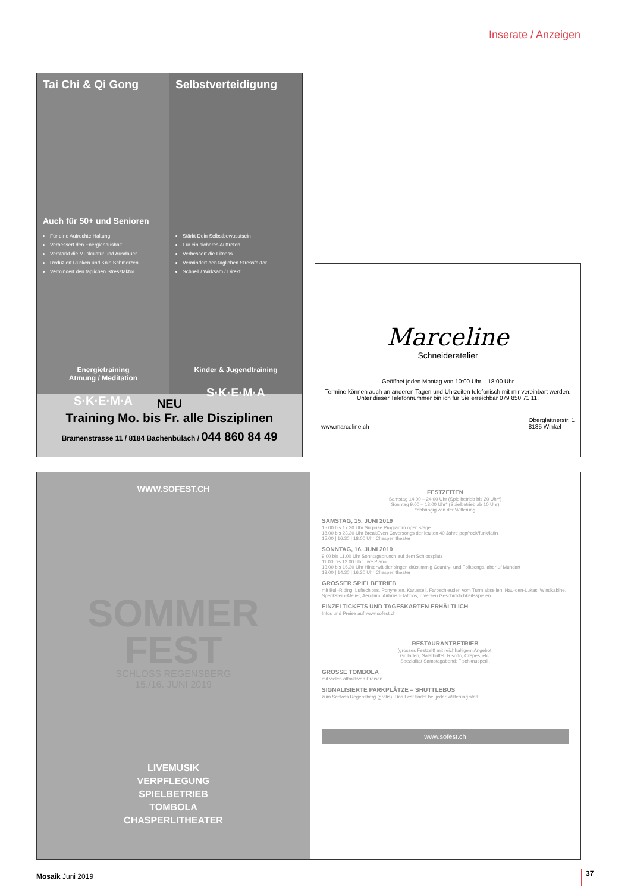Inserate / Anzeigen
Tai Chi & Qi Gong
Auch für 50+ und Senioren
Für eine Aufrechte Haltung
Verbessert den Energiehaushalt
Verstärkt die Muskulatur und Ausdauer
Reduziert Rücken und Knie Schmerzen
Vermindert den täglichen Stressfaktor
Energietraining
Atmung / Meditation
S·K·E·M·A
Selbstverteidigung
Stärkt Dein Selbstbewusstsein
Für ein sicheres Auftreten
Verbessert die Fitness
Vermindert den täglichen Stressfaktor
Schnell / Wirksam / Direkt
Kinder & Jugendtraining
S·K·E·M·A
NEU
Training Mo. bis Fr. alle Disziplinen
Bramenstrasse 11 / 8184 Bachenbülach / 044 860 84 49
Marceline
Schneideratelier
Geöffnet jeden Montag von 10:00 Uhr – 18:00 Uhr
Termine können auch an anderen Tagen und Uhrzeiten telefonisch mit mir vereinbart werden. Unter dieser Telefonnummer bin ich für Sie erreichbar 079 850 71 11.
www.marceline.ch Oberglattnerstr. 1
8185 Winkel
WWW.SOFEST.CH
SOMMER
FEST
SCHLOSS REGENSBERG
15./16. JUNI 2019
LIVEMUSIK
VERPFLEGUNG
SPIELBETRIEB
TOMBOLA
CHASPERLITHEATER
FESTZEITEN
Samstag 14.00 – 24.00 Uhr (Spielbetrieb bis 20 Uhr*)
Sonntag 9.00 – 18.00 Uhr* (Spielbetrieb ab 10 Uhr)
*abhängig von der Witterung
SAMSTAG, 15. JUNI 2019
15.00 bis 17.30 Uhr Surprise Programm open stage
18.00 bis 23.30 Uhr BreakEven Coversongs der letzten 40 Jahre pop/rock/funk/latin
15.00 | 16.30 | 18.00 Uhr Chasperlitheater
SONNTAG, 16. JUNI 2019
9.00 bis 11.00 Uhr Sonntagsbrunch auf dem Schlossplatz
11.00 bis 12.00 Uhr Live Piano
13.00 bis 16.30 Uhr Hinterwäldler singen drüstimmig Country- und Folksongs, aber uf Mundart
13.00 | 14.30 | 16.30 Uhr Chasperlitheater
GROSSER SPIELBETRIEB
mit Bull-Riding, Luftschloss, Ponyreiten, Karussell, Farbschleuder, vom Turm abseilen, Hau-den-Lukas, Windkabine, Speckstein-Atelier, Aerotrim, Airbrush-Tattoos, diversen Geschicklichkeitsspielen.
EINZELTICKETS UND TAGESKARTEN ERHÄLTLICH
Infos und Preise auf www.sofest.ch
RESTAURANTBETRIEB
(grosses Festzelt) mit reichhaltigem Angebot:
Grilladen, Salatbuffet, Risotto, Crêpes, etc.
Spezialität Samstagabend: Fischknusperli.
GROSSE TOMBOLA
mit vielen attraktiven Preisen.
SIGNALISIERTE PARKPLÄTZE – SHUTTLEBUS
zum Schloss Regensberg (gratis). Das Fest findet bei jeder Witterung statt.
www.sofest.ch
Mosaik Juni 2019 37